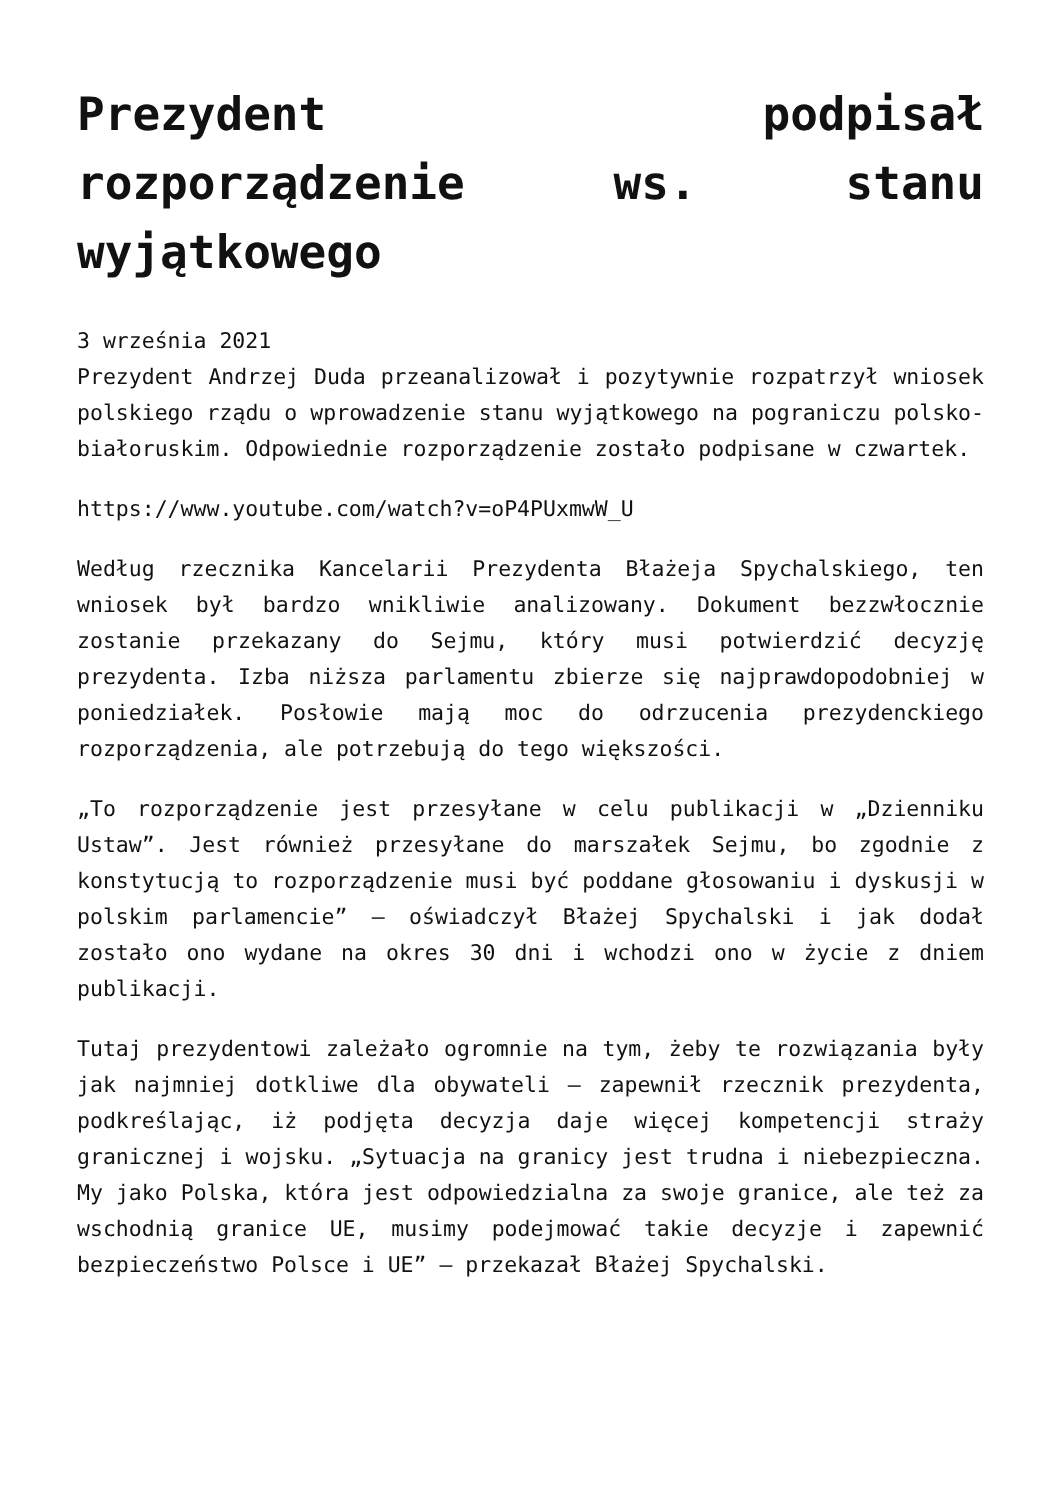Prezydent podpisał rozporządzenie ws. stanu wyjątkowego
3 września 2021
Prezydent Andrzej Duda przeanalizował i pozytywnie rozpatrzył wniosek polskiego rządu o wprowadzenie stanu wyjątkowego na pograniczu polsko-białoruskim. Odpowiednie rozporządzenie zostało podpisane w czwartek.
https://www.youtube.com/watch?v=oP4PUxmwW_U
Według rzecznika Kancelarii Prezydenta Błażeja Spychalskiego, ten wniosek był bardzo wnikliwie analizowany. Dokument bezzwłocznie zostanie przekazany do Sejmu, który musi potwierdzić decyzję prezydenta. Izba niższa parlamentu zbierze się najprawdopodobniej w poniedziałek. Posłowie mają moc do odrzucenia prezydenckiego rozporządzenia, ale potrzebują do tego większości.
„To rozporządzenie jest przesyłane w celu publikacji w „Dzienniku Ustaw”. Jest również przesyłane do marszałek Sejmu, bo zgodnie z konstytucją to rozporządzenie musi być poddane głosowaniu i dyskusji w polskim parlamencie” – oświadczył Błażej Spychalski i jak dodał zostało ono wydane na okres 30 dni i wchodzi ono w życie z dniem publikacji.
Tutaj prezydentowi zależało ogromnie na tym, żeby te rozwiązania były jak najmniej dotkliwe dla obywateli – zapewnił rzecznik prezydenta, podkreślając, iż podjęta decyzja daje więcej kompetencji straży granicznej i wojsku. „Sytuacja na granicy jest trudna i niebezpieczna. My jako Polska, która jest odpowiedzialna za swoje granice, ale też za wschodnią granice UE, musimy podejmować takie decyzje i zapewnić bezpieczeństwo Polsce i UE” – przekazał Błażej Spychalski.